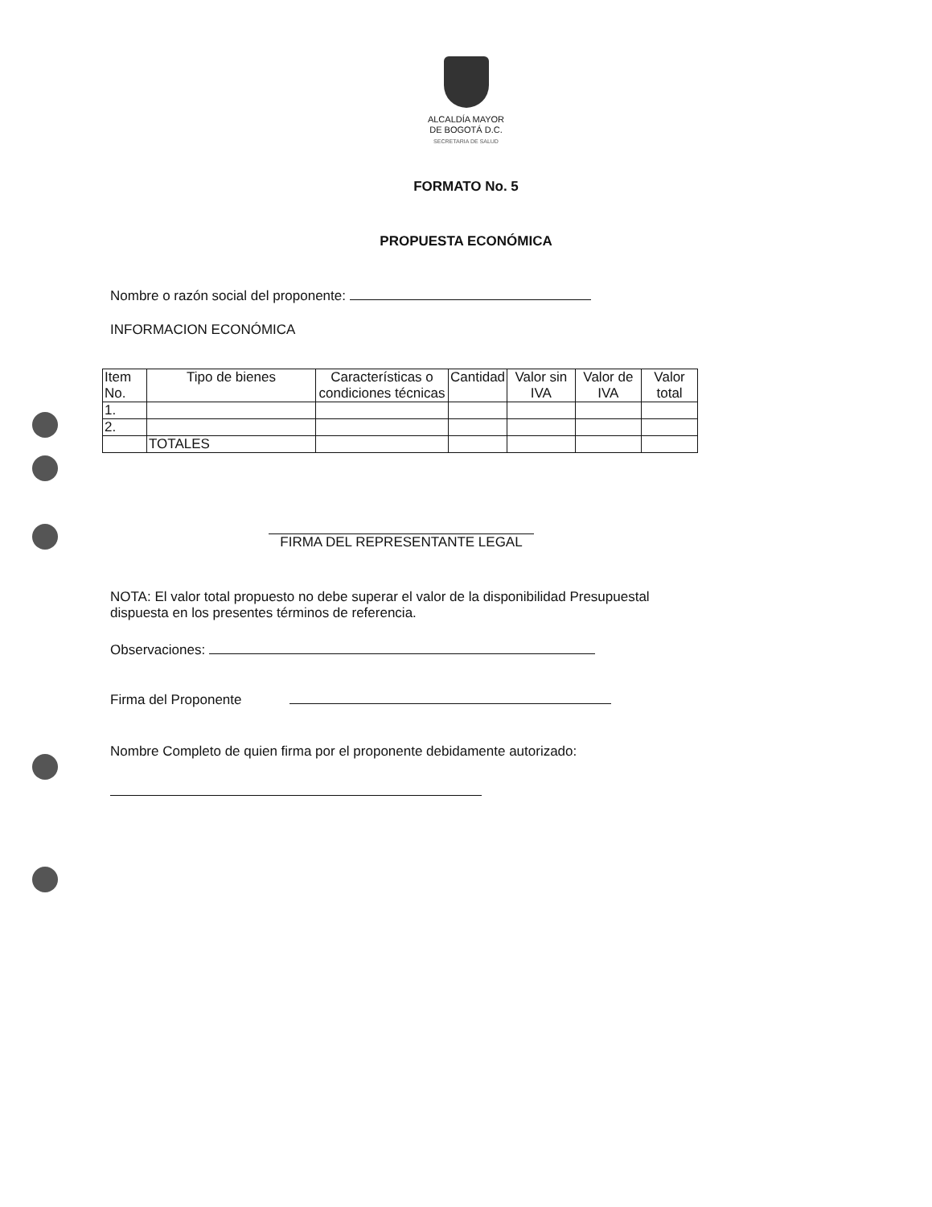ALCALDÍA MAYOR
DE BOGOTÁ D.C.
SECRETARIA DE SALUD
FORMATO No. 5
PROPUESTA ECONÓMICA
Nombre o razón social del proponente:
INFORMACION ECONÓMICA
| Item No. | Tipo de bienes | Características o condiciones técnicas | Cantidad | Valor sin IVA | Valor de IVA | Valor total |
| --- | --- | --- | --- | --- | --- | --- |
| 1. | | | | | | |
| 2. | | | | | | |
| | TOTALES | | | | | |
FIRMA DEL REPRESENTANTE LEGAL
NOTA: El valor total propuesto no debe superar el valor de la disponibilidad Presupuestal dispuesta en los presentes términos de referencia.
Observaciones:
Firma del Proponente
Nombre Completo de quien firma por el proponente debidamente autorizado: